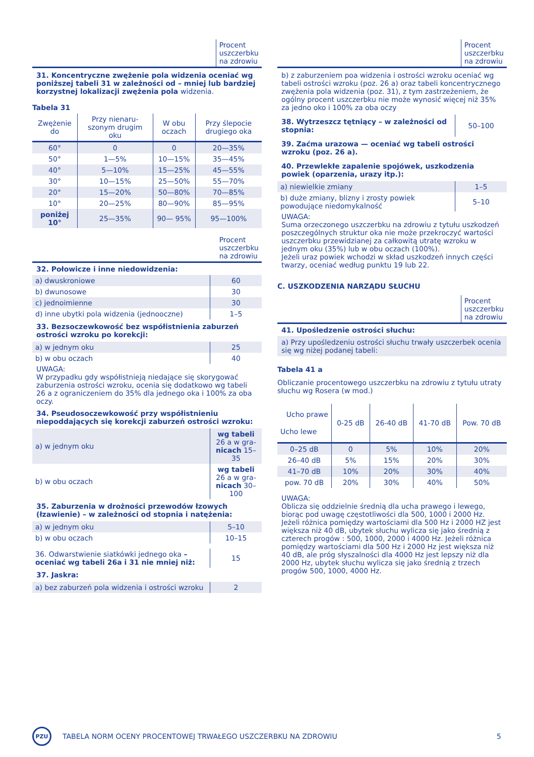| | Procent uszczerbku na zdrowiu |
31. Koncentryczne zwężenie pola widzenia oceniać wg poniższej tabeli 31 w zależności od – mniej lub bardziej korzystnej lokalizacji zwężenia pola widzenia.
Tabela 31
| Zwężenie do | Przy nienaru-szonym drugim oku | W obu oczach | Przy ślepocie drugiego oka |
| 60° | 0 | 0 | 20—35% |
| 50° | 1—5% | 10—15% | 35—45% |
| 40° | 5—10% | 15—25% | 45—55% |
| 30° | 10—15% | 25—50% | 55—70% |
| 20° | 15—20% | 50—80% | 70—85% |
| 10° | 20—25% | 80—90% | 85—95% |
| poniżej 10° | 25—35% | 90— 95% | 95—100% |
| | Procent uszczerbku na zdrowiu |
32. Połowicze i inne niedowidzenia:
| a) dwuskroniowe | 60 |
| b) dwunosowe | 30 |
| c) jednoimienne | 30 |
| d) inne ubytki pola widzenia (jednooczne) | 1–5 |
33. Bezsoczewkowość bez współistnienia zaburzeń ostrości wzroku po korekcji:
| a) w jednym oku | 25 |
| b) w obu oczach | 40 |
UWAGA:
W przypadku gdy współistnieją niedające się skorygować zaburzenia ostrości wzroku, ocenia się dodatkowo wg tabeli 26 a z ograniczeniem do 35% dla jednego oka i 100% za oba oczy.
34. Pseudosoczewkowość przy współistnieniu niepoddających się korekcji zaburzeń ostrości wzroku:
| a) w jednym oku | wg tabeli 26 a w gra- nicach 15–35 |
| b) w obu oczach | wg tabeli 26 a w gra- nicach 30–100 |
35. Zaburzenia w drożności przewodów łzowych (łzawienie) – w zależności od stopnia i natężenia:
| a) w jednym oku | 5–10 |
| b) w obu oczach | 10–15 |
| 36. Odwarstwienie siatkówki jednego oka – oceniać wg tabeli 26a i 31 nie mniej niż: | 15 |
37. Jaskra:
| a) bez zaburzeń pola widzenia i ostrości wzroku | 2 |
| | Procent uszczerbku na zdrowiu |
b) z zaburzeniem poa widzenia i ostrości wzroku oceniać wg tabeli ostrości wzroku (poz. 26 a) oraz tabeli koncentrycznego zwężenia pola widzenia (poz. 31), z tym zastrzeżeniem, że ogólny procent uszczerbku nie może wynosić więcej niż 35% za jedno oko i 100% za oba oczy
| 38. Wytrzeszcz tętniący – w zależności od stopnia: | 50–100 |
39. Zaćma urazowa — oceniać wg tabeli ostrości wzroku (poz. 26 a).
40. Przewlekłe zapalenie spojówek, uszkodzenia powiek (oparzenia, urazy itp.):
| a) niewielkie zmiany | 1–5 |
| b) duże zmiany, blizny i zrosty powiek powodujące niedomykalność | 5–10 |
UWAGA:
Suma orzeczonego uszczerbku na zdrowiu z tytułu uszkodzeń poszczególnych struktur oka nie może przekroczyć wartości uszczerbku przewidzianej za całkowitą utratę wzroku w jednym oku (35%) lub w obu oczach (100%).
Jeżeli uraz powiek wchodzi w skład uszkodzeń innych części twarzy, oceniać według punktu 19 lub 22.
C. USZKODZENIA NARZĄDU SŁUCHU
| | Procent uszczerbku na zdrowiu |
41. Upośledzenie ostrości słuchu:
a) Przy upośledzeniu ostrości słuchu trwały uszczerbek ocenia się wg niżej podanej tabeli:
Tabela 41 a
Obliczanie procentowego uszczerbku na zdrowiu z tytułu utraty słuchu wg Rosera (w mod.)
| Ucho prawe Ucho lewe | 0-25 dB | 26-40 dB | 41-70 dB | Pow. 70 dB |
| 0–25 dB | 0 | 5% | 10% | 20% |
| 26–40 dB | 5% | 15% | 20% | 30% |
| 41–70 dB | 10% | 20% | 30% | 40% |
| pow. 70 dB | 20% | 30% | 40% | 50% |
UWAGA:
Oblicza się oddzielnie średnią dla ucha prawego i lewego, biorąc pod uwagę częstotliwości dla 500, 1000 i 2000 Hz. Jeżeli różnica pomiędzy wartościami dla 500 Hz i 2000 HZ jest większa niż 40 dB, ubytek słuchu wylicza się jako średnią z czterech progów : 500, 1000, 2000 i 4000 Hz. Jeżeli różnica pomiędzy wartościami dla 500 Hz i 2000 Hz jest większa niż 40 dB, ale próg słyszalności dla 4000 Hz jest lepszy niż dla 2000 Hz, ubytek słuchu wylicza się jako średnią z trzech progów 500, 1000, 4000 Hz.
PZU
TABELA NORM OCENY PROCENTOWEJ TRWAŁEGO USZCZERBKU NA ZDROWIU
5